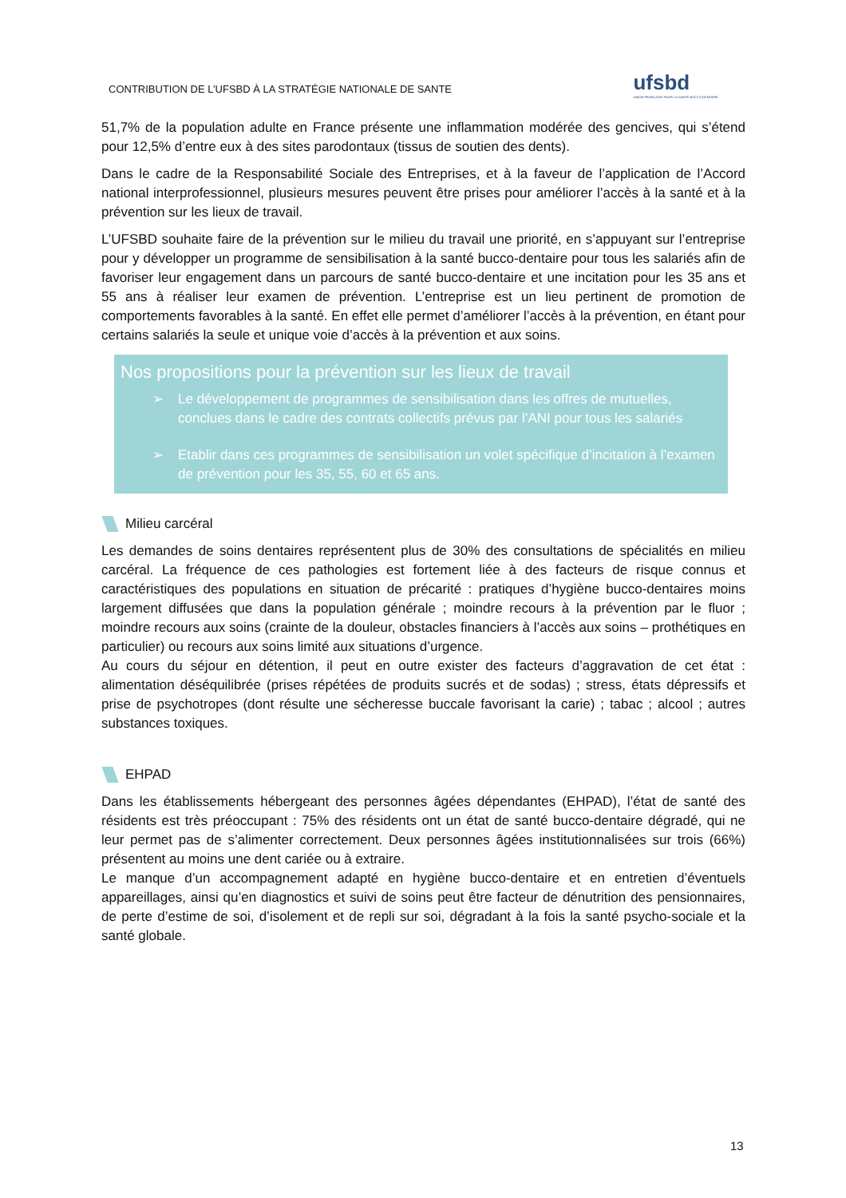CONTRIBUTION DE L’UFSBD À LA STRATÉGIE NATIONALE DE SANTE
ufsbd
UNION FRANÇAISE POUR LA SANTÉ BUCCO-DENTAIRE
51,7% de la population adulte en France présente une inflammation modérée des gencives, qui s’étend pour 12,5% d’entre eux à des sites parodontaux (tissus de soutien des dents).
Dans le cadre de la Responsabilité Sociale des Entreprises, et à la faveur de l’application de l’Accord national interprofessionnel, plusieurs mesures peuvent être prises pour améliorer l’accès à la santé et à la prévention sur les lieux de travail.
L’UFSBD souhaite faire de la prévention sur le milieu du travail une priorité, en s’appuyant sur l’entreprise pour y développer un programme de sensibilisation à la santé bucco-dentaire pour tous les salariés afin de favoriser leur engagement dans un parcours de santé bucco-dentaire et une incitation pour les 35 ans et 55 ans à réaliser leur examen de prévention. L’entreprise est un lieu pertinent de promotion de comportements favorables à la santé. En effet elle permet d’améliorer l’accès à la prévention, en étant pour certains salariés la seule et unique voie d’accès à la prévention et aux soins.
Nos propositions pour la prévention sur les lieux de travail
➢ Le développement de programmes de sensibilisation dans les offres de mutuelles, conclues dans le cadre des contrats collectifs prévus par l’ANI pour tous les salariés
➢ Etablir dans ces programmes de sensibilisation un volet spécifique d’incitation à l’examen de prévention pour les 35, 55, 60 et 65 ans.
Milieu carcéral
Les demandes de soins dentaires représentent plus de 30% des consultations de spécialités en milieu carcéral. La fréquence de ces pathologies est fortement liée à des facteurs de risque connus et caractéristiques des populations en situation de précarité : pratiques d’hygiène bucco-dentaires moins largement diffusées que dans la population générale ; moindre recours à la prévention par le fluor ; moindre recours aux soins (crainte de la douleur, obstacles financiers à l’accès aux soins – prothétiques en particulier) ou recours aux soins limité aux situations d’urgence.
Au cours du séjour en détention, il peut en outre exister des facteurs d’aggravation de cet état : alimentation déséquilibrée (prises répétées de produits sucrés et de sodas) ; stress, états dépressifs et prise de psychotropes (dont résulte une sécheresse buccale favorisant la carie) ; tabac ; alcool ; autres substances toxiques.
EHPAD
Dans les établissements hébergeant des personnes âgées dépendantes (EHPAD), l’état de santé des résidents est très préoccupant : 75% des résidents ont un état de santé bucco-dentaire dégradé, qui ne leur permet pas de s’alimenter correctement. Deux personnes âgées institutionnalisées sur trois (66%) présentent au moins une dent cariée ou à extraire.
Le manque d’un accompagnement adapté en hygiène bucco-dentaire et en entretien d’éventuels appareillages, ainsi qu’en diagnostics et suivi de soins peut être facteur de dénutrition des pensionnaires, de perte d’estime de soi, d’isolement et de repli sur soi, dégradant à la fois la santé psycho-sociale et la santé globale.
13